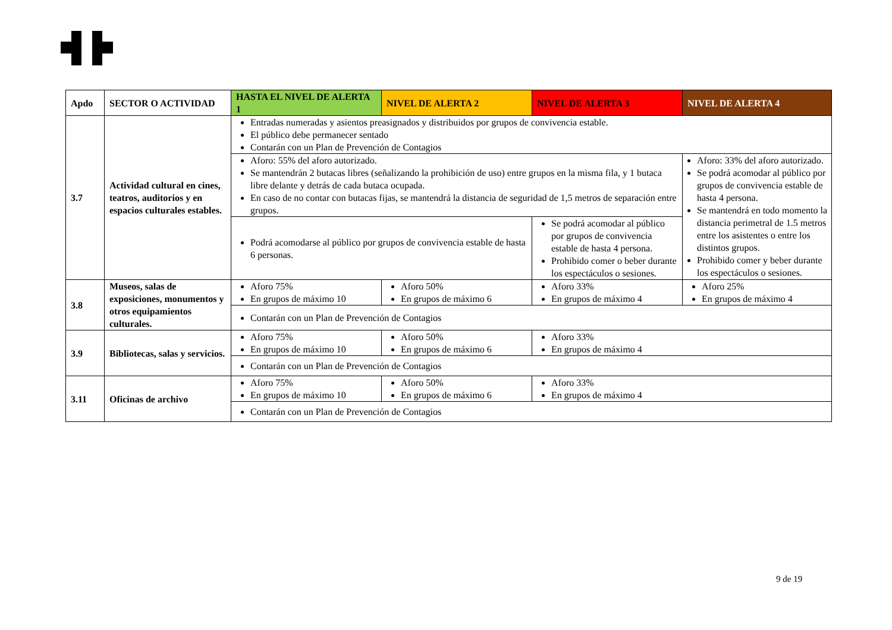| Apdo | SECTOR O ACTIVIDAD | HASTA EL NIVEL DE ALERTA 1 | NIVEL DE ALERTA 2 | NIVEL DE ALERTA 3 | NIVEL DE ALERTA 4 |
| --- | --- | --- | --- | --- | --- |
| 3.7 | Actividad cultural en cines, teatros, auditorios y en espacios culturales estables. | Entradas numeradas y asientos preasignados y distribuidos por grupos de convivencia estable. El público debe permanecer sentado Contarán con un Plan de Prevención de Contagios | | | |
| | | Aforo: 55% del aforo autorizado. Se mantendrán 2 butacas libres (señalizando la prohibición de uso) entre grupos en la misma fila, y 1 butaca libre delante y detrás de cada butaca ocupada. En caso de no contar con butacas fijas, se mantendrá la distancia de seguridad de 1,5 metros de separación entre grupos. | | | Aforo: 33% del aforo autorizado. Se podrá acomodar al público por grupos de convivencia estable de hasta 4 persona. Se mantendrá en todo momento la distancia perimetral de 1.5 metros entre los asistentes o entre los distintos grupos. Prohibido comer y beber durante los espectáculos o sesiones. |
| | | Podrá acomodarse al público por grupos de convivencia estable de hasta 6 personas. | | Se podrá acomodar al público por grupos de convivencia estable de hasta 4 persona. Prohibido comer o beber durante los espectáculos o sesiones. | |
| 3.8 | Museos, salas de exposiciones, monumentos y otros equipamientos culturales. | Aforo 75% En grupos de máximo 10 | Aforo 50% En grupos de máximo 6 | Aforo 33% En grupos de máximo 4 | Aforo 25% En grupos de máximo 4 |
| | | Contarán con un Plan de Prevención de Contagios | | | |
| 3.9 | Bibliotecas, salas y servicios. | Aforo 75% En grupos de máximo 10 | Aforo 50% En grupos de máximo 6 | Aforo 33% En grupos de máximo 4 | |
| | | Contarán con un Plan de Prevención de Contagios | | | |
| 3.11 | Oficinas de archivo | Aforo 75% En grupos de máximo 10 | Aforo 50% En grupos de máximo 6 | Aforo 33% En grupos de máximo 4 | |
| | | Contarán con un Plan de Prevención de Contagios | | | |
9 de 19